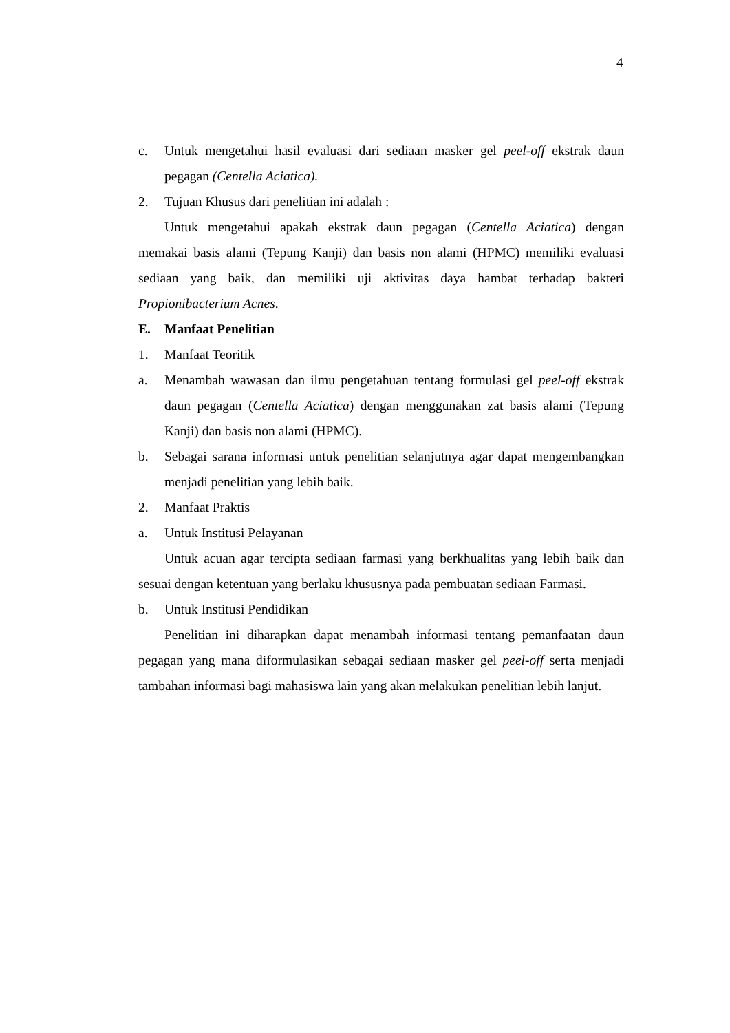4
c. Untuk mengetahui hasil evaluasi dari sediaan masker gel peel-off ekstrak daun pegagan (Centella Aciatica).
2. Tujuan Khusus dari penelitian ini adalah :
Untuk mengetahui apakah ekstrak daun pegagan (Centella Aciatica) dengan memakai basis alami (Tepung Kanji) dan basis non alami (HPMC) memiliki evaluasi sediaan yang baik, dan memiliki uji aktivitas daya hambat terhadap bakteri Propionibacterium Acnes.
E. Manfaat Penelitian
1. Manfaat Teoritik
a. Menambah wawasan dan ilmu pengetahuan tentang formulasi gel peel-off ekstrak daun pegagan (Centella Aciatica) dengan menggunakan zat basis alami (Tepung Kanji) dan basis non alami (HPMC).
b. Sebagai sarana informasi untuk penelitian selanjutnya agar dapat mengembangkan menjadi penelitian yang lebih baik.
2. Manfaat Praktis
a. Untuk Institusi Pelayanan
Untuk acuan agar tercipta sediaan farmasi yang berkhualitas yang lebih baik dan sesuai dengan ketentuan yang berlaku khususnya pada pembuatan sediaan Farmasi.
b. Untuk Institusi Pendidikan
Penelitian ini diharapkan dapat menambah informasi tentang pemanfaatan daun pegagan yang mana diformulasikan sebagai sediaan masker gel peel-off serta menjadi tambahan informasi bagi mahasiswa lain yang akan melakukan penelitian lebih lanjut.